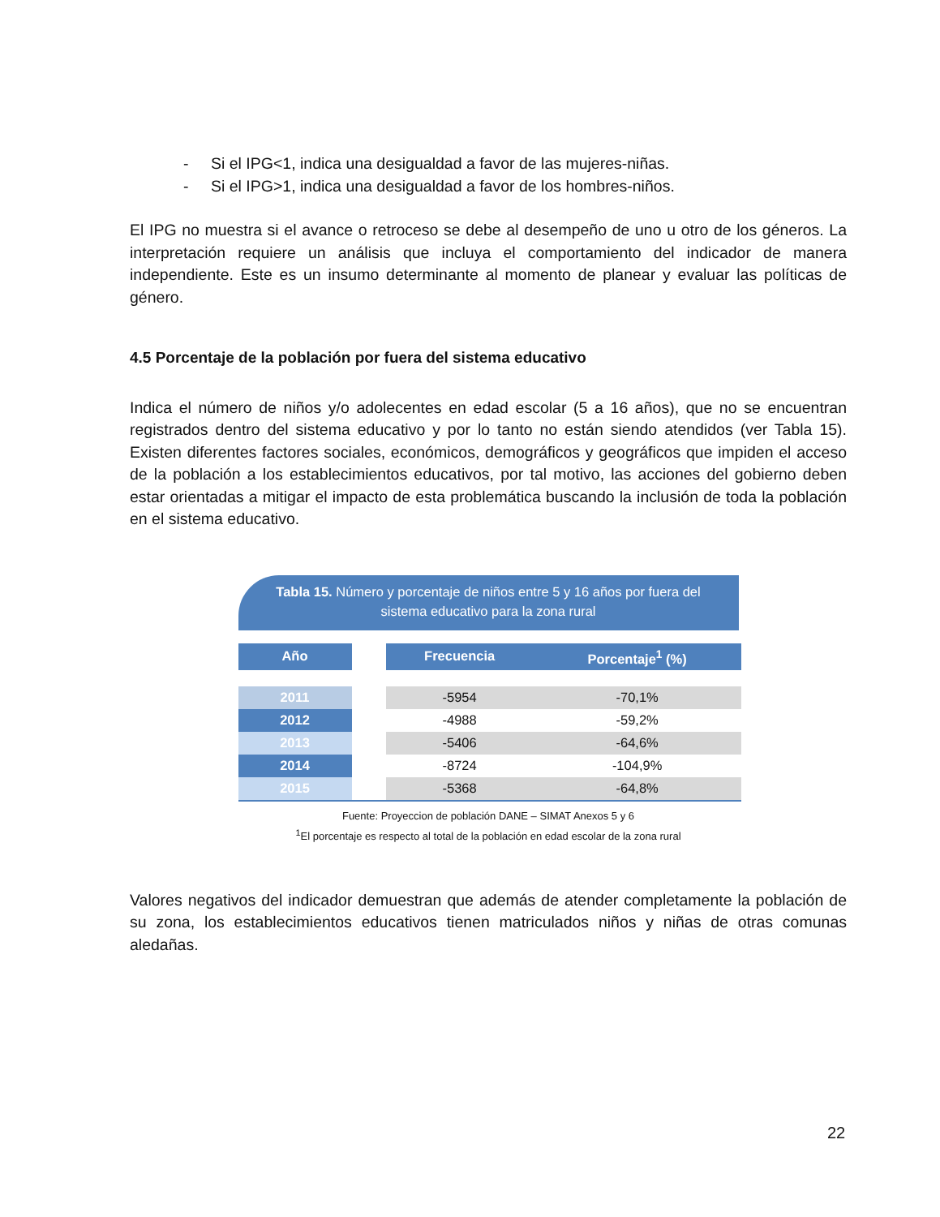- Si el IPG<1, indica una desigualdad a favor de las mujeres-niñas.
- Si el IPG>1, indica una desigualdad a favor de los hombres-niños.
El IPG no muestra si el avance o retroceso se debe al desempeño de uno u otro de los géneros. La interpretación requiere un análisis que incluya el comportamiento del indicador de manera independiente. Este es un insumo determinante al momento de planear y evaluar las políticas de género.
4.5 Porcentaje de la población por fuera del sistema educativo
Indica el número de niños y/o adolecentes en edad escolar (5 a 16 años), que no se encuentran registrados dentro del sistema educativo y por lo tanto no están siendo atendidos (ver Tabla 15). Existen diferentes factores sociales, económicos, demográficos y geográficos que impiden el acceso de la población a los establecimientos educativos, por tal motivo, las acciones del gobierno deben estar orientadas a mitigar el impacto de esta problemática buscando la inclusión de toda la población en el sistema educativo.
Tabla 15. Número y porcentaje de niños entre 5 y 16 años por fuera del
sistema educativo para la zona rural
| Año | | Frecuencia | Porcentaje<sup>1</sup> (%) |
| 2011 | | -5954 | -70,1% |
| 2012 | | -4988 | -59,2% |
| 2013 | | -5406 | -64,6% |
| 2014 | | -8724 | -104,9% |
| 2015 | | -5368 | -64,8% |
Fuente: Proyeccion de población DANE – SIMAT Anexos 5 y 6
<sup>1</sup> El porcentaje es respecto al total de la población en edad escolar de la zona rural
Valores negativos del indicador demuestran que además de atender completamente la población de su zona, los establecimientos educativos tienen matriculados niños y niñas de otras comunas aledañas.
22